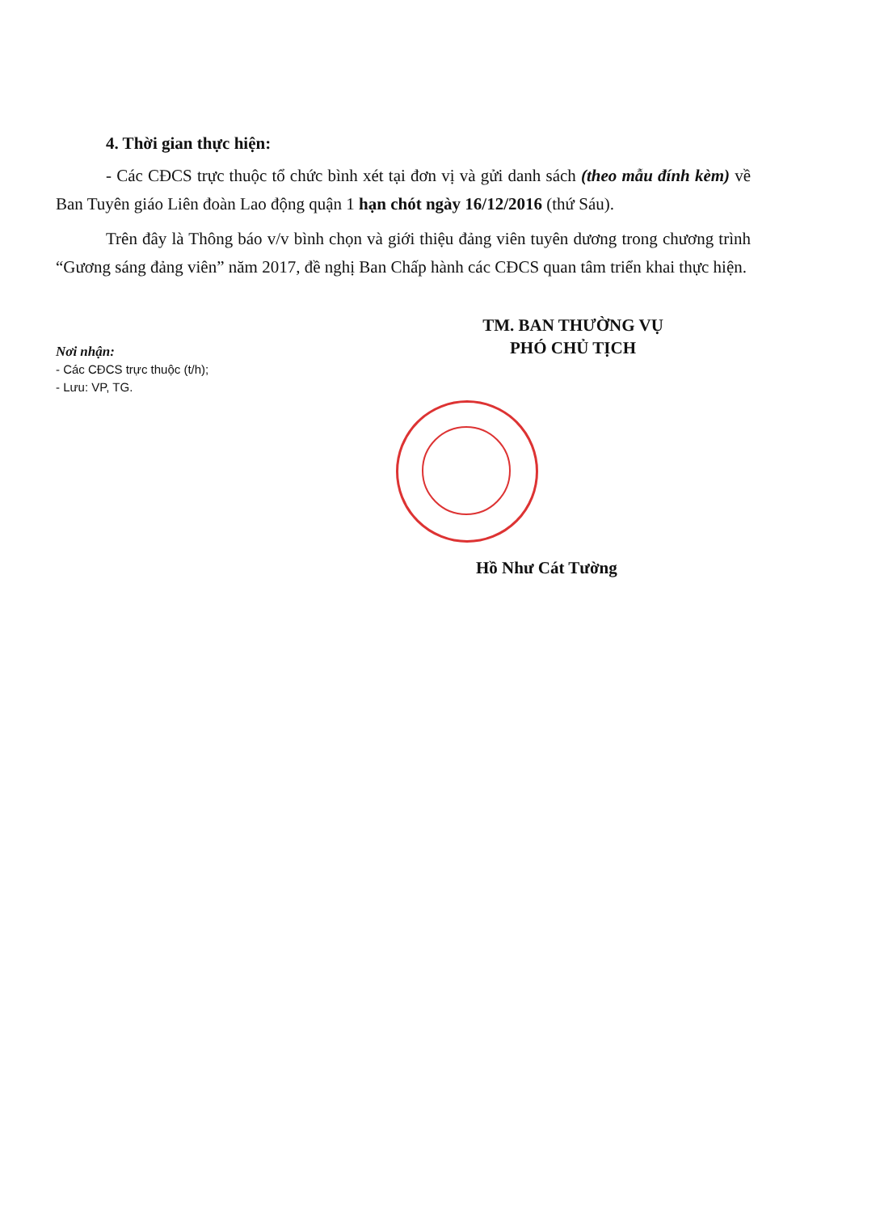4. Thời gian thực hiện:
- Các CĐCS trực thuộc tổ chức bình xét tại đơn vị và gửi danh sách (theo mẫu đính kèm) về Ban Tuyên giáo Liên đoàn Lao động quận 1 hạn chót ngày 16/12/2016 (thứ Sáu).
Trên đây là Thông báo v/v bình chọn và giới thiệu đảng viên tuyên dương trong chương trình “Gương sáng đảng viên” năm 2017, đề nghị Ban Chấp hành các CĐCS quan tâm triển khai thực hiện.
TM. BAN THƯỜNG VỤ
PHÓ CHỦ TỊCH
Nơi nhận:
- Các CĐCS trực thuộc (t/h);
- Lưu: VP, TG.
Hồ Như Cát Tường